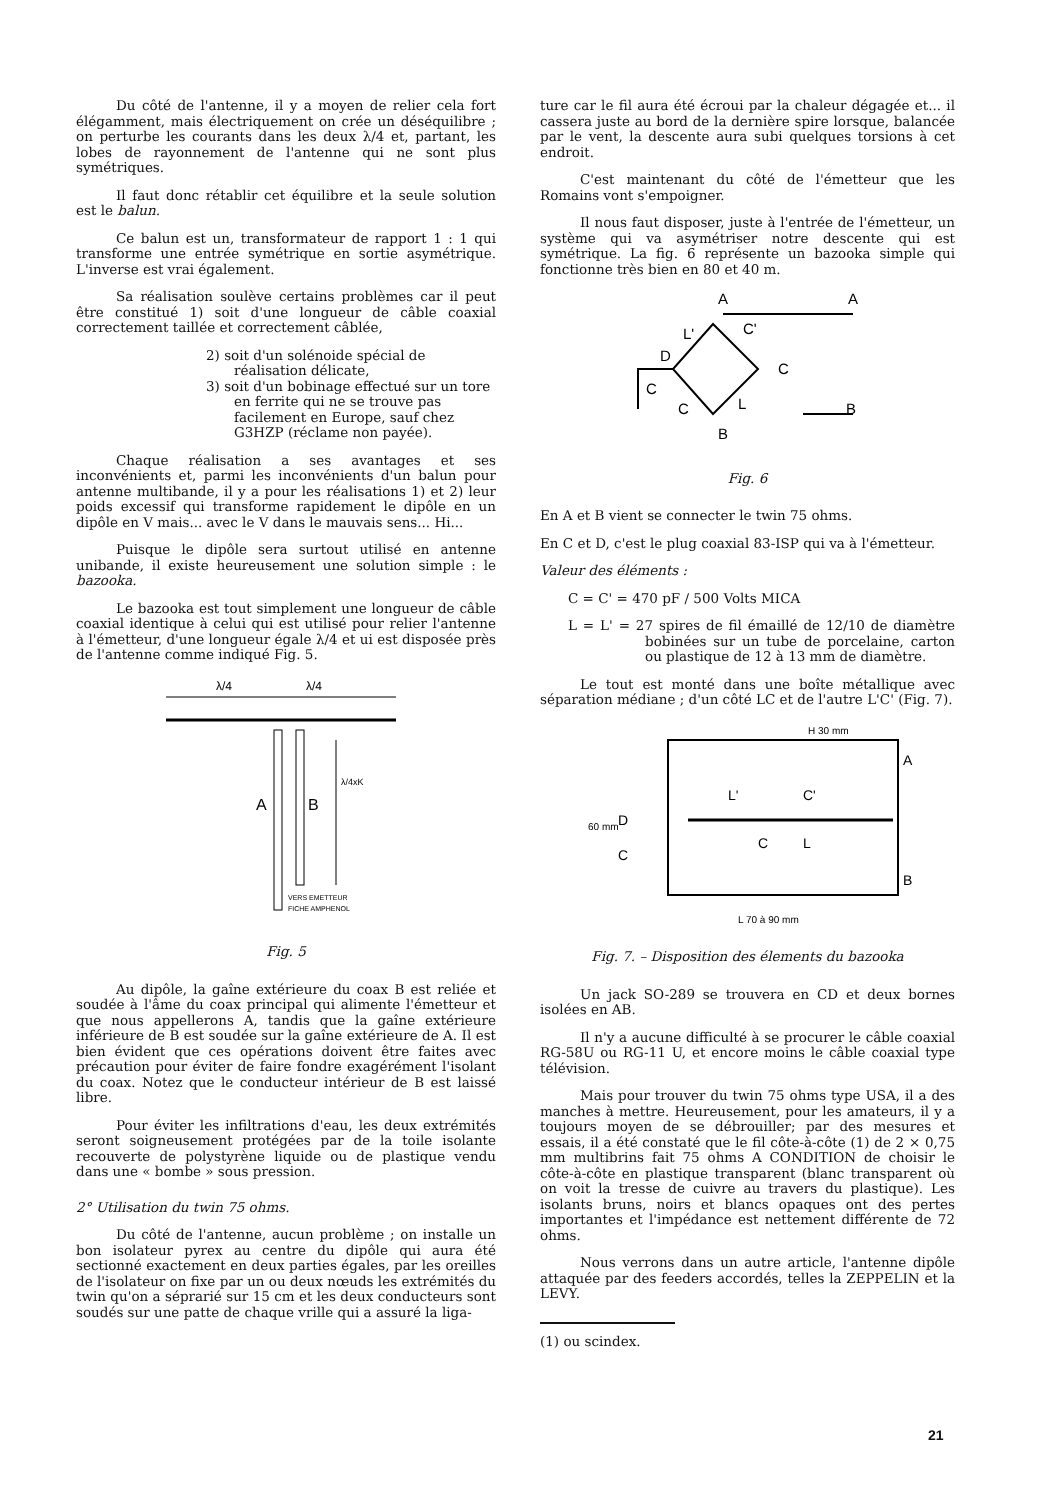Du côté de l'antenne, il y a moyen de relier cela fort élégamment, mais électriquement on crée un déséquilibre ; on perturbe les courants dans les deux λ/4 et, partant, les lobes de rayonnement de l'antenne qui ne sont plus symétriques.
Il faut donc rétablir cet équilibre et la seule solution est le balun.
Ce balun est un, transformateur de rapport 1 : 1 qui transforme une entrée symétrique en sortie asymétrique. L'inverse est vrai également.
Sa réalisation soulève certains problèmes car il peut être constitué 1) soit d'une longueur de câble coaxial correctement taillée et correctement câblée,
2) soit d'un solénoide spécial de réalisation délicate,
3) soit d'un bobinage effectué sur un tore en ferrite qui ne se trouve pas facilement en Europe, sauf chez G3HZP (réclame non payée).
Chaque réalisation a ses avantages et ses inconvénients et, parmi les inconvénients d'un balun pour antenne multibande, il y a pour les réalisations 1) et 2) leur poids excessif qui transforme rapidement le dipôle en un dipôle en V mais... avec le V dans le mauvais sens... Hi...
Puisque le dipôle sera surtout utilisé en antenne unibande, il existe heureusement une solution simple : le bazooka.
Le bazooka est tout simplement une longueur de câble coaxial identique à celui qui est utilisé pour relier l'antenne à l'émetteur, d'une longueur égale λ/4 et ui est disposée près de l'antenne comme indiqué Fig. 5.
λ/4
λ/4
A
B
λ/4xK
VERS EMETTEUR
FICHE AMPHENOL
Fig. 5
Au dipôle, la gaîne extérieure du coax B est reliée et soudée à l'âme du coax principal qui alimente l'émetteur et que nous appellerons A, tandis que la gaîne extérieure inférieure de B est soudée sur la gaîne extérieure de A. Il est bien évident que ces opérations doivent être faites avec précaution pour éviter de faire fondre exagérément l'isolant du coax. Notez que le conducteur intérieur de B est laissé libre.
Pour éviter les infiltrations d'eau, les deux extrémités seront soigneusement protégées par de la toile isolante recouverte de polystyrène liquide ou de plastique vendu dans une « bombe » sous pression.
2° Utilisation du twin 75 ohms.
Du côté de l'antenne, aucun problème ; on installe un bon isolateur pyrex au centre du dipôle qui aura été sectionné exactement en deux parties égales, par les oreilles de l'isolateur on fixe par un ou deux nœuds les extrémités du twin qu'on a séprarié sur 15 cm et les deux conducteurs sont soudés sur une patte de chaque vrille qui a assuré la liga-
ture car le fil aura été écroui par la chaleur dégagée et... il cassera juste au bord de la dernière spire lorsque, balancée par le vent, la descente aura subi quelques torsions à cet endroit.
C'est maintenant du côté de l'émetteur que les Romains vont s'empoigner.
Il nous faut disposer, juste à l'entrée de l'émetteur, un système qui va asymétriser notre descente qui est symétrique. La fig. 6 représente un bazooka simple qui fonctionne très bien en 80 et 40 m.
A
A
L'
C'
C
D
C
C
L
B
B
Fig. 6
En A et B vient se connecter le twin 75 ohms.
En C et D, c'est le plug coaxial 83-ISP qui va à l'émetteur.
Valeur des éléments :
C = C' = 470 pF / 500 Volts MICA
L = L' = 27 spires de fil émaillé de 12/10 de diamètre bobinées sur un tube de porcelaine, carton ou plastique de 12 à 13 mm de diamètre.
Le tout est monté dans une boîte métallique avec séparation médiane ; d'un côté LC et de l'autre L'C' (Fig. 7).
H 30 mm
L'
C'
A
D
C
C
L
B
60 mm
L 70 à 90 mm
Fig. 7. – Disposition des élements du bazooka
Un jack SO-289 se trouvera en CD et deux bornes isolées en AB.
Il n'y a aucune difficulté à se procurer le câble coaxial RG-58U ou RG-11 U, et encore moins le câble coaxial type télévision.
Mais pour trouver du twin 75 ohms type USA, il a des manches à mettre. Heureusement, pour les amateurs, il y a toujours moyen de se débrouiller; par des mesures et essais, il a été constaté que le fil côte-à-côte (1) de 2 × 0,75 mm multibrins fait 75 ohms A CONDITION de choisir le côte-à-côte en plastique transparent (blanc transparent où on voit la tresse de cuivre au travers du plastique). Les isolants bruns, noirs et blancs opaques ont des pertes importantes et l'impédance est nettement différente de 72 ohms.
Nous verrons dans un autre article, l'antenne dipôle attaquée par des feeders accordés, telles la ZEPPELIN et la LEVY.
(1) ou scindex.
21